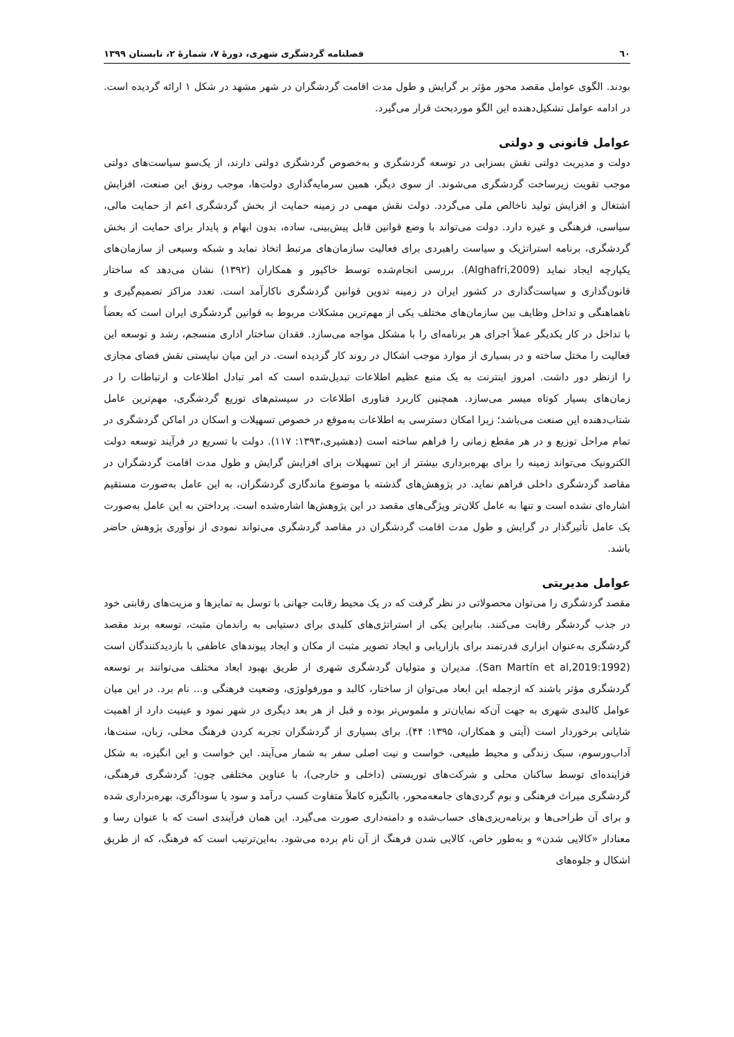٦٠ فصلنامه گردشگری شهری، دورهٔ ۷، شمارهٔ ۲، تابستان ۱۳۹۹
بودند. الگوی عوامل مقصد محور مؤثر بر گرایش و طول مدت اقامت گردشگران در شهر مشهد در شکل ۱ ارائه گردیده است. در ادامه عوامل تشکیل‌دهنده این الگو موردبحث قرار می‌گیرد.
عوامل قانونی و دولتی
دولت و مدیریت دولتی نقش بسزایی در توسعه گردشگری و به‌خصوص گردشگری دولتی دارند، از یک‌سو سیاست‌های دولتی موجب تقویت زیرساخت گردشگری می‌شوند. از سوی دیگر، همین سرمایه‌گذاری دولت‌ها، موجب رونق این صنعت، افزایش اشتغال و افزایش تولید ناخالص ملی می‌گردد. دولت نقش مهمی در زمینه حمایت از بخش گردشگری اعم از حمایت مالی، سیاسی، فرهنگی و غیره دارد. دولت می‌تواند با وضع قوانین قابل پیش‌بینی، ساده، بدون ابهام و پایدار برای حمایت از بخش گردشگری، برنامه استراتژیک و سیاست راهبردی برای فعالیت سازمان‌های مرتبط اتخاذ نماید و شبکه وسیعی از سازمان‌های یکپارچه ایجاد نماید (Alghafri,2009). بررسی انجام‌شده توسط خاکپور و همکاران (۱۳۹۲) نشان می‌دهد که ساختار قانون‌گذاری و سیاست‌گذاری در کشور ایران در زمینه تدوین قوانین گردشگری ناکارآمد است. تعدد مراکز تصمیم‌گیری و ناهماهنگی و تداخل وظایف بین سازمان‌های مختلف یکی از مهم‌ترین مشکلات مربوط به قوانین گردشگری ایران است که بعضاً با تداخل در کار یکدیگر عملاً اجرای هر برنامه‌ای را با مشکل مواجه می‌سازد. فقدان ساختار اداری منسجم، رشد و توسعه این فعالیت را مختل ساخته و در بسیاری از موارد موجب اشکال در روند کار گردیده است. در این میان نبایستی نقش فضای مجازی را ازنظر دور داشت. امروز اینترنت به یک منبع عظیم اطلاعات تبدیل‌شده است که امر تبادل اطلاعات و ارتباطات را در زمان‌های بسیار کوتاه میسر می‌سازد. همچنین کاربرد فناوری اطلاعات در سیستم‌های توزیع گردشگری، مهم‌ترین عامل شتاب‌دهنده این صنعت می‌باشد؛ زیرا امکان دسترسی به اطلاعات به‌موقع در خصوص تسهیلات و اسکان در اماکن گردشگری در تمام مراحل توزیع و در هر مقطع زمانی را فراهم ساخته است (دهشیری،۱۳۹۳: ۱۱۷). دولت با تسریع در فرآیند توسعه دولت الکترونیک می‌تواند زمینه را برای بهره‌برداری بیشتر از این تسهیلات برای افزایش گرایش و طول مدت اقامت گردشگران در مقاصد گردشگری داخلی فراهم نماید. در پژوهش‌های گذشته با موضوع ماندگاری گردشگران، به این عامل به‌صورت مستقیم اشاره‌ای نشده است و تنها به عامل کلان‌تر ویژگی‌های مقصد در این پژوهش‌ها اشاره‌شده است. پرداختن به این عامل به‌صورت یک عامل تأثیرگذار در گرایش و طول مدت اقامت گردشگران در مقاصد گردشگری می‌تواند نمودی از نوآوری پژوهش حاضر باشد.
عوامل مدیریتی
مقصد گردشگری را می‌توان محصولاتی در نظر گرفت که در یک محیط رقابت جهانی با توسل به تمایزها و مزیت‌های رقابتی خود در جذب گردشگر رقابت می‌کنند. بنابراین یکی از استراتژی‌های کلیدی برای دستیابی به راندمان مثبت، توسعه برند مقصد گردشگری به‌عنوان ابزاری قدرتمند برای بازاریابی و ایجاد تصویر مثبت از مکان و ایجاد پیوندهای عاطفی با بازدیدکنندگان است (San Martín et al,2019:1992). مدیران و متولیان گردشگری شهری از طریق بهبود ابعاد مختلف می‌توانند بر توسعه گردشگری مؤثر باشند که ازجمله این ابعاد می‌توان از ساختار، کالبد و مورفولوژی، وضعیت فرهنگی و... نام برد. در این میان عوامل کالبدی شهری به جهت آن‌که نمایان‌تر و ملموس‌تر بوده و قبل از هر بعد دیگری در شهر نمود و عینیت دارد از اهمیت شایانی برخوردار است (آیتی و همکاران، ۱۳۹۵: ۴۴). برای بسیاری از گردشگران تجربه کردن فرهنگ محلی، زبان، سنت‌ها، آداب‌ورسوم، سبک زندگی و محیط طبیعی، خواست و نیت اصلی سفر به شمار می‌آیند. این خواست و این انگیزه، به شکل فزاینده‌ای توسط ساکنان محلی و شرکت‌های توریستی (داخلی و خارجی)، با عناوین مختلفی چون: گردشگری فرهنگی، گردشگری میراث فرهنگی و بوم گردی‌های جامعه‌محور، باانگیزه کاملاً متفاوت کسب درآمد و سود یا سوداگری، بهره‌برداری شده و برای آن طراحی‌ها و برنامه‌ریزی‌های حساب‌شده و دامنه‌داری صورت می‌گیرد. این همان فرآیندی است که با عنوان رسا و معنادار «کالایی شدن» و به‌طور خاص، کالایی شدن فرهنگ از آن نام برده می‌شود. به‌این‌ترتیب است که فرهنگ، که از طریق اشکال و جلوه‌های